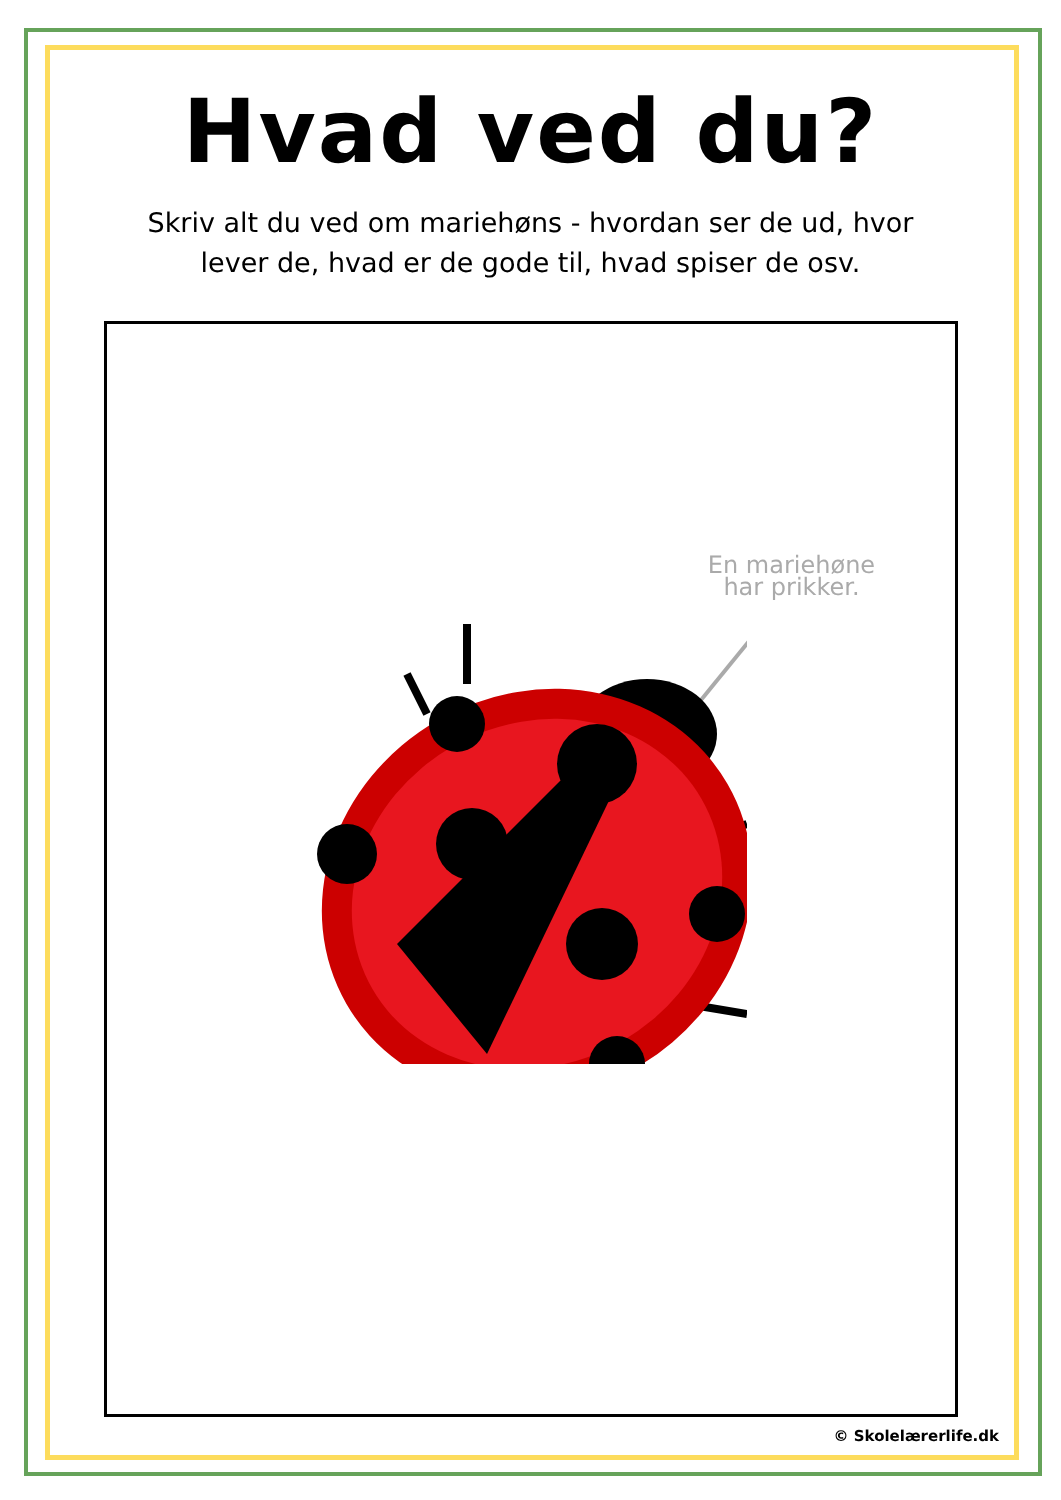Hvad ved du?
Skriv alt du ved om mariehøns - hvordan ser de ud, hvor lever de, hvad er de gode til, hvad spiser de osv.
En mariehøne har prikker.
© Skolelærerlife.dk